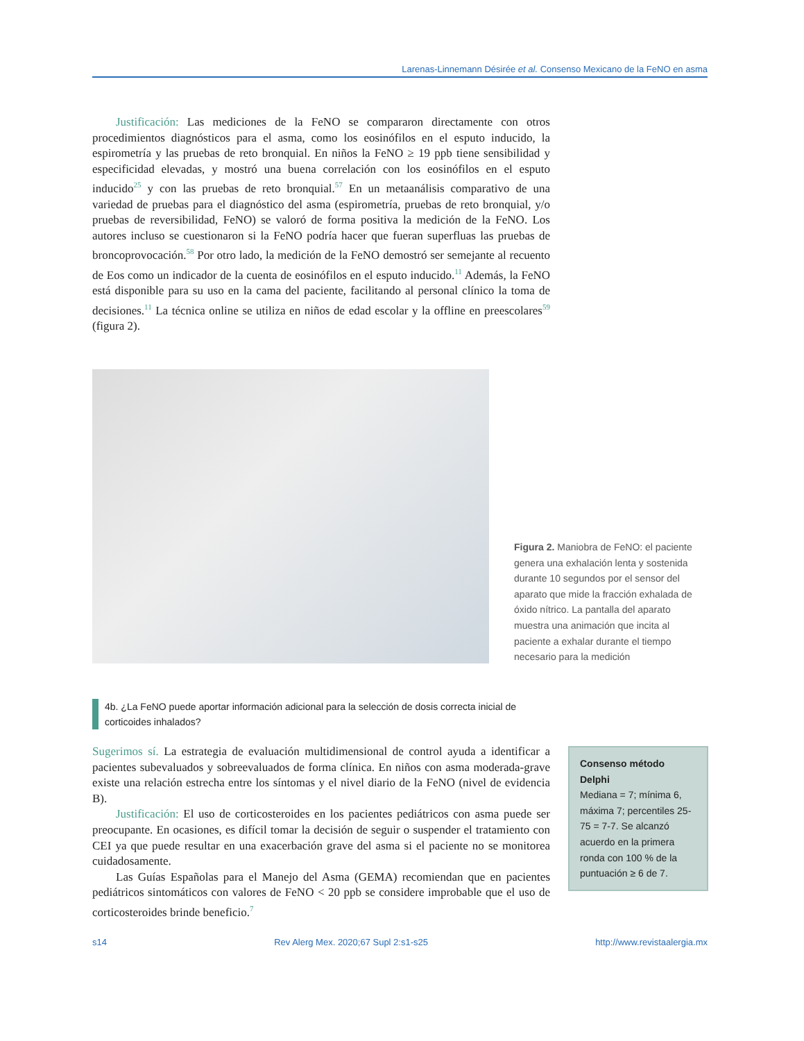Larenas-Linnemann Désirée et al. Consenso Mexicano de la FeNO en asma
Justificación: Las mediciones de la FeNO se compararon directamente con otros procedimientos diagnósticos para el asma, como los eosinófilos en el esputo inducido, la espirometría y las pruebas de reto bronquial. En niños la FeNO ≥ 19 ppb tiene sensibilidad y especificidad elevadas, y mostró una buena correlación con los eosinófilos en el esputo inducido<sup>25</sup> y con las pruebas de reto bronquial.<sup>57</sup> En un metaanálisis comparativo de una variedad de pruebas para el diagnóstico del asma (espirometría, pruebas de reto bronquial, y/o pruebas de reversibilidad, FeNO) se valoró de forma positiva la medición de la FeNO. Los autores incluso se cuestionaron si la FeNO podría hacer que fueran superfluas las pruebas de broncoprovocación.<sup>58</sup> Por otro lado, la medición de la FeNO demostró ser semejante al recuento de Eos como un indicador de la cuenta de eosinófilos en el esputo inducido.<sup>11</sup> Además, la FeNO está disponible para su uso en la cama del paciente, facilitando al personal clínico la toma de decisiones.<sup>11</sup> La técnica online se utiliza en niños de edad escolar y la offline en preescolares<sup>59</sup> (figura 2).
Figura 2. Maniobra de FeNO: el paciente genera una exhalación lenta y sostenida durante 10 segundos por el sensor del aparato que mide la fracción exhalada de óxido nítrico. La pantalla del aparato muestra una animación que incita al paciente a exhalar durante el tiempo necesario para la medición
4b. ¿La FeNO puede aportar información adicional para la selección de dosis correcta inicial de corticoides inhalados?
Sugerimos sí. La estrategia de evaluación multidimensional de control ayuda a identificar a pacientes subevaluados y sobreevaluados de forma clínica. En niños con asma moderada-grave existe una relación estrecha entre los síntomas y el nivel diario de la FeNO (nivel de evidencia B).
Justificación: El uso de corticosteroides en los pacientes pediátricos con asma puede ser preocupante. En ocasiones, es difícil tomar la decisión de seguir o suspender el tratamiento con CEI ya que puede resultar en una exacerbación grave del asma si el paciente no se monitorea cuidadosamente.
Las Guías Españolas para el Manejo del Asma (GEMA) recomiendan que en pacientes pediátricos sintomáticos con valores de FeNO < 20 ppb se considere improbable que el uso de corticosteroides brinde beneficio.<sup>7</sup>
Consenso método Delphi
Mediana = 7; mínima 6, máxima 7; percentiles 25-75 = 7-7. Se alcanzó acuerdo en la primera ronda con 100 % de la puntuación ≥ 6 de 7.
s14 Rev Alerg Mex. 2020;67 Supl 2:s1-s25 http://www.revistaalergia.mx